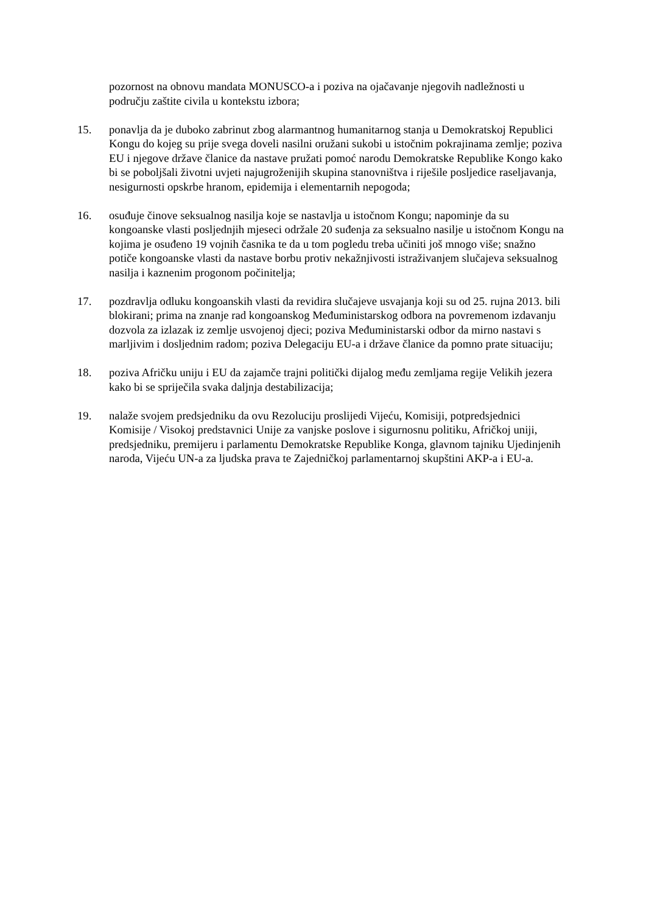pozornost na obnovu mandata MONUSCO-a i poziva na ojačavanje njegovih nadležnosti u području zaštite civila u kontekstu izbora;
15. ponavlja da je duboko zabrinut zbog alarmantnog humanitarnog stanja u Demokratskoj Republici Kongu do kojeg su prije svega doveli nasilni oružani sukobi u istočnim pokrajinama zemlje; poziva EU i njegove države članice da nastave pružati pomoć narodu Demokratske Republike Kongo kako bi se poboljšali životni uvjeti najugroženijih skupina stanovništva i riješile posljedice raseljavanja, nesigurnosti opskrbe hranom, epidemija i elementarnih nepogoda;
16. osuđuje činove seksualnog nasilja koje se nastavlja u istočnom Kongu; napominje da su kongoanske vlasti posljednjih mjeseci održale 20 suđenja za seksualno nasilje u istočnom Kongu na kojima je osuđeno 19 vojnih časnika te da u tom pogledu treba učiniti još mnogo više; snažno potiče kongoanske vlasti da nastave borbu protiv nekažnjivosti istraživanjem slučajeva seksualnog nasilja i kaznenim progonom počinitelja;
17. pozdravlja odluku kongoanskih vlasti da revidira slučajeve usvajanja koji su od 25. rujna 2013. bili blokirani; prima na znanje rad kongoanskog Međuministarskog odbora na povremenom izdavanju dozvola za izlazak iz zemlje usvojenoj djeci; poziva Međuministarski odbor da mirno nastavi s marljivim i dosljednim radom; poziva Delegaciju EU-a i države članice da pomno prate situaciju;
18. poziva Afričku uniju i EU da zajamče trajni politički dijalog među zemljama regije Velikih jezera kako bi se spriječila svaka daljnja destabilizacija;
19. nalaže svojem predsjedniku da ovu Rezoluciju proslijedi Vijeću, Komisiji, potpredsjednici Komisije / Visokoj predstavnici Unije za vanjske poslove i sigurnosnu politiku, Afričkoj uniji, predsjedniku, premijeru i parlamentu Demokratske Republike Konga, glavnom tajniku Ujedinjenih naroda, Vijeću UN-a za ljudska prava te Zajedničkoj parlamentarnoj skupštini AKP-a i EU-a.